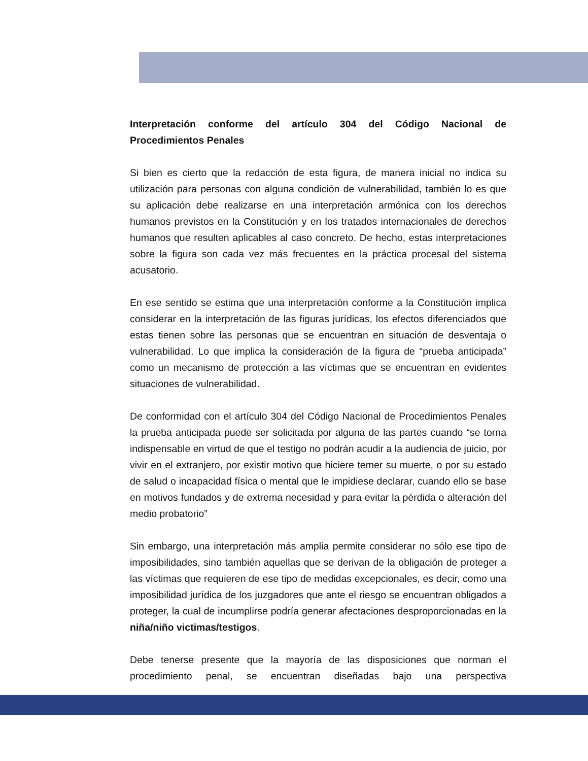Interpretación conforme del artículo 304 del Código Nacional de Procedimientos Penales
Si bien es cierto que la redacción de esta figura, de manera inicial no indica su utilización para personas con alguna condición de vulnerabilidad, también lo es que su aplicación debe realizarse en una interpretación armónica con los derechos humanos previstos en la Constitución y en los tratados internacionales de derechos humanos que resulten aplicables al caso concreto. De hecho, estas interpretaciones sobre la figura son cada vez más frecuentes en la práctica procesal del sistema acusatorio.
En ese sentido se estima que una interpretación conforme a la Constitución implica considerar en la interpretación de las figuras jurídicas, los efectos diferenciados que estas tienen sobre las personas que se encuentran en situación de desventaja o vulnerabilidad. Lo que implica la consideración de la figura de “prueba anticipada” como un mecanismo de protección a las víctimas que se encuentran en evidentes situaciones de vulnerabilidad.
De conformidad con el artículo 304 del Código Nacional de Procedimientos Penales la prueba anticipada puede ser solicitada por alguna de las partes cuando “se torna indispensable en virtud de que el testigo no podrán acudir a la audiencia de juicio, por vivir en el extranjero, por existir motivo que hiciere temer su muerte, o por su estado de salud o incapacidad física o mental que le impidiese declarar, cuando ello se base en motivos fundados y de extrema necesidad y para evitar la pérdida o alteración del medio probatorio”
Sin embargo, una interpretación más amplia permite considerar no sólo ese tipo de imposibilidades, sino también aquellas que se derivan de la obligación de proteger a las víctimas que requieren de ese tipo de medidas excepcionales, es decir, como una imposibilidad jurídica de los juzgadores que ante el riesgo se encuentran obligados a proteger, la cual de incumplirse podría generar afectaciones desproporcionadas en la niña/niño victimas/testigos.
Debe tenerse presente que la mayoría de las disposiciones que norman el procedimiento penal, se encuentran diseñadas bajo una perspectiva